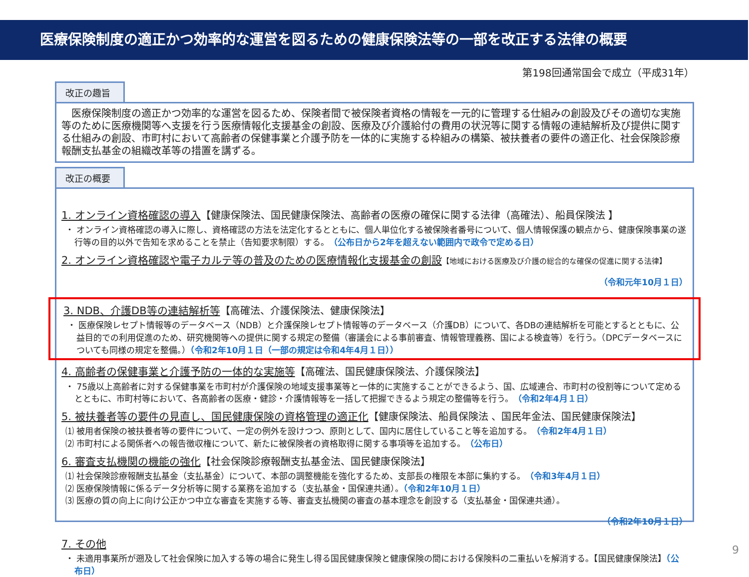医療保険制度の適正かつ効率的な運営を図るための健康保険法等の一部を改正する法律の概要
第198回通常国会で成立（平成31年）
改正の趣旨
　医療保険制度の適正かつ効率的な運営を図るため、保険者間で被保険者資格の情報を一元的に管理する仕組みの創設及びその適切な実施等のために医療機関等へ支援を行う医療情報化支援基金の創設、医療及び介護給付の費用の状況等に関する情報の連結解析及び提供に関する仕組みの創設、市町村において高齢者の保健事業と介護予防を一体的に実施する枠組みの構築、被扶養者の要件の適正化、社会保険診療報酬支払基金の組織改革等の措置を講ずる。
改正の概要
1. オンライン資格確認の導入【健康保険法、国民健康保険法、高齢者の医療の確保に関する法律（高確法）、船員保険法 】
・ オンライン資格確認の導入に際し、資格確認の方法を法定化するとともに、個人単位化する被保険者番号について、個人情報保護の観点から、健康保険事業の遂行等の目的以外で告知を求めることを禁止（告知要求制限）する。（公布日から2年を超えない範囲内で政令で定める日）
2. オンライン資格確認や電子カルテ等の普及のための医療情報化支援基金の創設【地域における医療及び介護の総合的な確保の促進に関する法律】
（令和元年10月１日）
3. NDB、介護DB等の連結解析等【高確法、介護保険法、健康保険法】
・ 医療保険レセプト情報等のデータベース（NDB）と介護保険レセプト情報等のデータベース（介護DB）について、各DBの連結解析を可能とするとともに、公益目的での利用促進のため、研究機関等への提供に関する規定の整備（審議会による事前審査、情報管理義務、国による検査等）を行う。（DPCデータベースについても同様の規定を整備。）（令和2年10月１日（一部の規定は令和4年4月１日））
4. 高齢者の保健事業と介護予防の一体的な実施等【高確法、国民健康保険法、介護保険法】
・ 75歳以上高齢者に対する保健事業を市町村が介護保険の地域支援事業等と一体的に実施することができるよう、国、広域連合、市町村の役割等について定めるとともに、市町村等において、各高齢者の医療・健診・介護情報等を一括して把握できるよう規定の整備等を行う。（令和2年4月１日）
5. 被扶養者等の要件の見直し、国民健康保険の資格管理の適正化【健康保険法、船員保険法 、国民年金法、国民健康保険法】
⑴ 被用者保険の被扶養者等の要件について、一定の例外を設けつつ、原則として、国内に居住していること等を追加する。（令和2年4月１日）
⑵ 市町村による関係者への報告徴収権について、新たに被保険者の資格取得に関する事項等を追加する。（公布日）
6. 審査支払機関の機能の強化【社会保険診療報酬支払基金法、国民健康保険法】
⑴ 社会保険診療報酬支払基金（支払基金）について、本部の調整機能を強化するため、支部長の権限を本部に集約する。（令和3年4月１日）
⑵ 医療保険情報に係るデータ分析等に関する業務を追加する（支払基金・国保連共通）。（令和2年10月１日）
⑶ 医療の質の向上に向け公正かつ中立な審査を実施する等、審査支払機関の審査の基本理念を創設する（支払基金・国保連共通）。
（令和2年10月１日）
7. その他
・ 未適用事業所が遡及して社会保険に加入する等の場合に発生し得る国民健康保険と健康保険の間における保険料の二重払いを解消する。【国民健康保険法】（公布日）
9